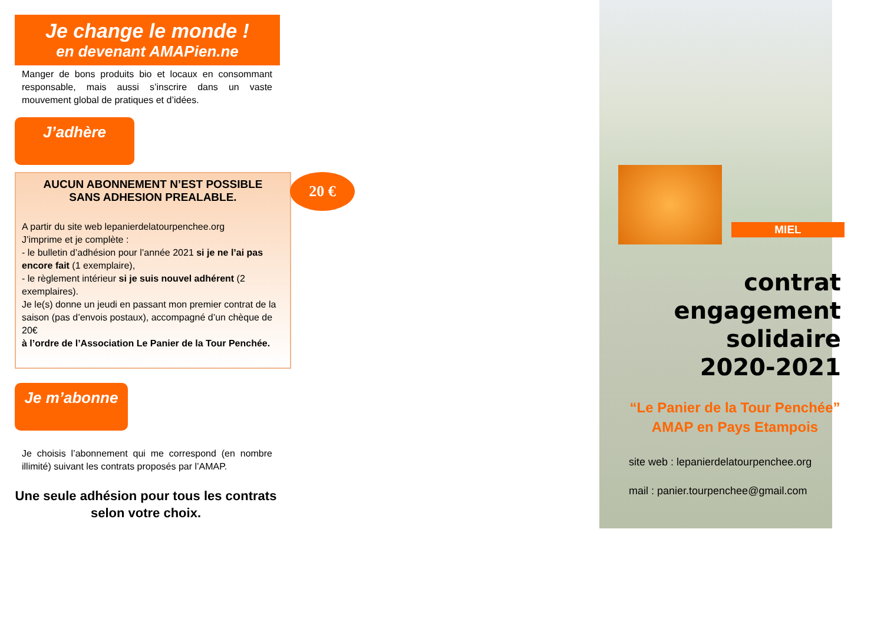Je change le monde !
en devenant AMAPien.ne
Manger de bons produits bio et locaux en consommant responsable, mais aussi s’inscrire dans un vaste mouvement global de pratiques et d’idées.
J’adhère
20 €
AUCUN ABONNEMENT N’EST POSSIBLE
SANS ADHESION PREALABLE.
A partir du site web lepanierdelatourpenchee.org
J’imprime et je complète :
- le bulletin d’adhésion pour l’année 2021 si je ne l’ai pas encore fait (1 exemplaire),
- le règlement intérieur si je suis nouvel adhérent (2 exemplaires).
Je le(s) donne un jeudi en passant mon premier contrat de la saison (pas d’envois postaux), accompagné d’un chèque de 20€
à l’ordre de l’Association Le Panier de la Tour Penchée.
Je m’abonne
Je choisis l’abonnement qui me correspond (en nombre illimité) suivant les contrats proposés par l’AMAP.
Une seule adhésion pour tous les contrats selon votre choix.
MIEL
contrat
engagement
solidaire
2020-2021
“Le Panier de la Tour Penchée”
AMAP en Pays Etampois
site web : lepanierdelatourpenchee.org
mail : panier.tourpenchee@gmail.com